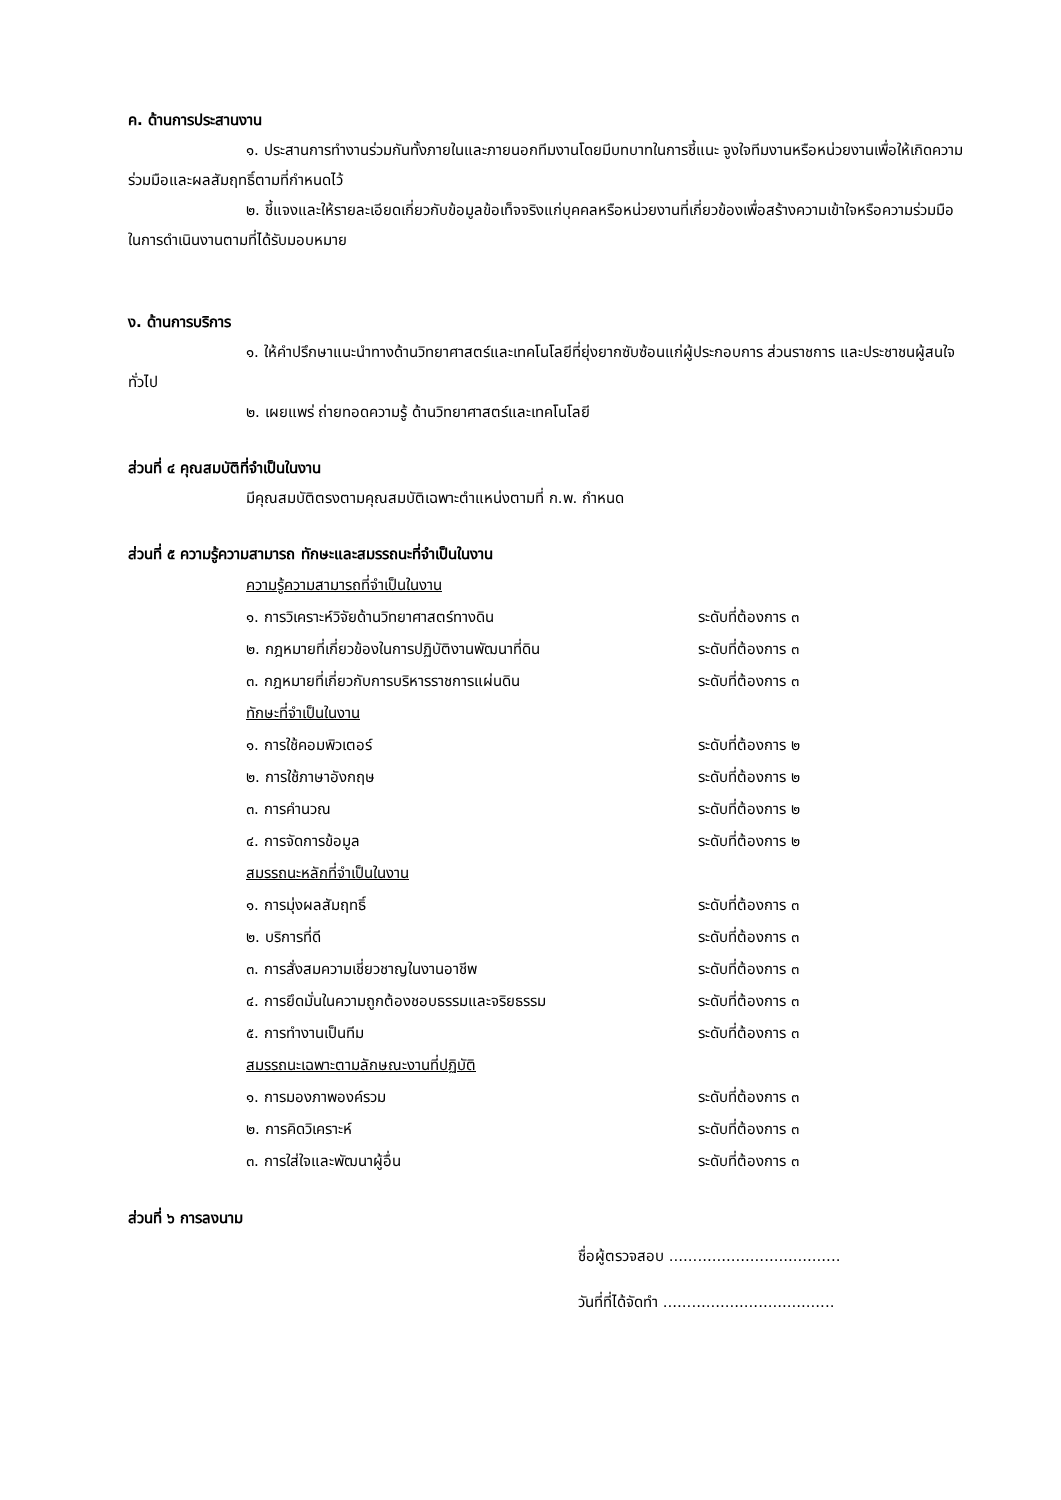ค. ด้านการประสานงาน
๑. ประสานการทำงานร่วมกันทั้งภายในและภายนอกทีมงานโดยมีบทบาทในการชี้แนะ จูงใจทีมงานหรือหน่วยงานเพื่อให้เกิดความร่วมมือและผลสัมฤทธิ์ตามที่กำหนดไว้
๒. ชี้แจงและให้รายละเอียดเกี่ยวกับข้อมูลข้อเท็จจริงแก่บุคคลหรือหน่วยงานที่เกี่ยวข้องเพื่อสร้างความเข้าใจหรือความร่วมมือในการดำเนินงานตามที่ได้รับมอบหมาย
ง. ด้านการบริการ
๑. ให้คำปรึกษาแนะนำทางด้านวิทยาศาสตร์และเทคโนโลยีที่ยุ่งยากซับซ้อนแก่ผู้ประกอบการ ส่วนราชการ และประชาชนผู้สนใจทั่วไป
๒. เผยแพร่ ถ่ายทอดความรู้ ด้านวิทยาศาสตร์และเทคโนโลยี
ส่วนที่ ๔ คุณสมบัติที่จำเป็นในงาน
มีคุณสมบัติตรงตามคุณสมบัติเฉพาะตำแหน่งตามที่ ก.พ. กำหนด
ส่วนที่ ๕ ความรู้ความสามารถ ทักษะและสมรรถนะที่จำเป็นในงาน
| ความรู้ความสามารถที่จำเป็นในงาน | |
| ๑. การวิเคราะห์วิจัยด้านวิทยาศาสตร์ทางดิน | ระดับที่ต้องการ ๓ |
| ๒. กฎหมายที่เกี่ยวข้องในการปฏิบัติงานพัฒนาที่ดิน | ระดับที่ต้องการ ๓ |
| ๓. กฎหมายที่เกี่ยวกับการบริหารราชการแผ่นดิน | ระดับที่ต้องการ ๓ |
| ทักษะที่จำเป็นในงาน | |
| ๑. การใช้คอมพิวเตอร์ | ระดับที่ต้องการ ๒ |
| ๒. การใช้ภาษาอังกฤษ | ระดับที่ต้องการ ๒ |
| ๓. การคำนวณ | ระดับที่ต้องการ ๒ |
| ๔. การจัดการข้อมูล | ระดับที่ต้องการ ๒ |
| สมรรถนะหลักที่จำเป็นในงาน | |
| ๑. การมุ่งผลสัมฤทธิ์ | ระดับที่ต้องการ ๓ |
| ๒. บริการที่ดี | ระดับที่ต้องการ ๓ |
| ๓. การสั่งสมความเชี่ยวชาญในงานอาชีพ | ระดับที่ต้องการ ๓ |
| ๔. การยึดมั่นในความถูกต้องชอบธรรมและจริยธรรม | ระดับที่ต้องการ ๓ |
| ๕. การทำงานเป็นทีม | ระดับที่ต้องการ ๓ |
| สมรรถนะเฉพาะตามลักษณะงานที่ปฏิบัติ | |
| ๑. การมองภาพองค์รวม | ระดับที่ต้องการ ๓ |
| ๒. การคิดวิเคราะห์ | ระดับที่ต้องการ ๓ |
| ๓. การใส่ใจและพัฒนาผู้อื่น | ระดับที่ต้องการ ๓ |
ส่วนที่ ๖ การลงนาม
ชื่อผู้ตรวจสอบ ....................................
วันที่ที่ได้จัดทำ ....................................